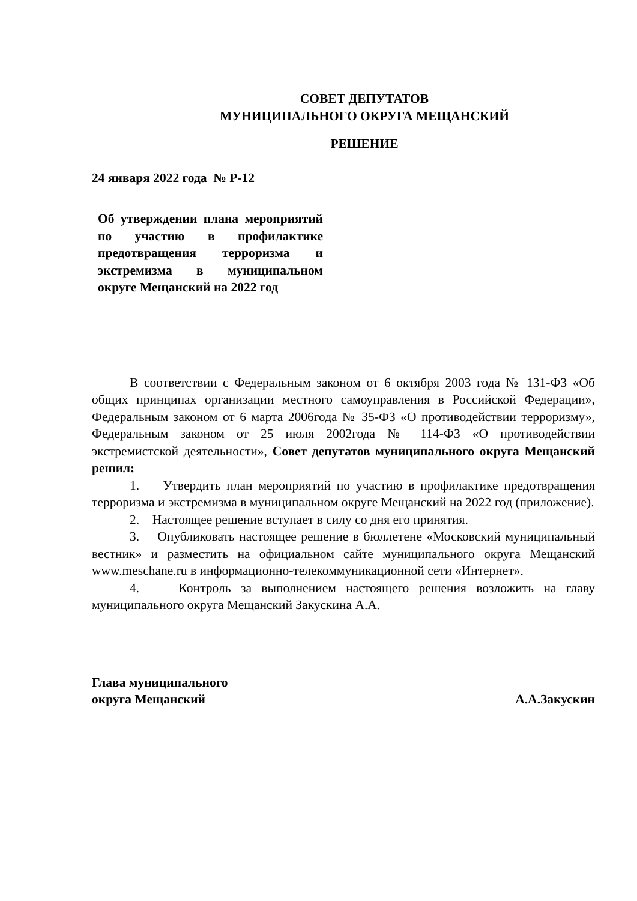СОВЕТ ДЕПУТАТОВ
МУНИЦИПАЛЬНОГО ОКРУГА МЕЩАНСКИЙ
РЕШЕНИЕ
24 января 2022 года № Р-12
Об утверждении плана мероприятий по участию в профилактике предотвращения терроризма и экстремизма в муниципальном округе Мещанский на 2022 год
В соответствии с Федеральным законом от 6 октября 2003 года № 131-ФЗ «Об общих принципах организации местного самоуправления в Российской Федерации», Федеральным законом от 6 марта 2006года № 35-ФЗ «О противодействии терроризму», Федеральным законом от 25 июля 2002года № 114-ФЗ «О противодействии экстремистской деятельности», Совет депутатов муниципального округа Мещанский решил:
1. Утвердить план мероприятий по участию в профилактике предотвращения терроризма и экстремизма в муниципальном округе Мещанский на 2022 год (приложение).
2. Настоящее решение вступает в силу со дня его принятия.
3. Опубликовать настоящее решение в бюллетене «Московский муниципальный вестник» и разместить на официальном сайте муниципального округа Мещанский www.meschane.ru в информационно-телекоммуникационной сети «Интернет».
4. Контроль за выполнением настоящего решения возложить на главу муниципального округа Мещанский Закускина А.А.
Глава муниципального
округа Мещанский
А.А.Закускин